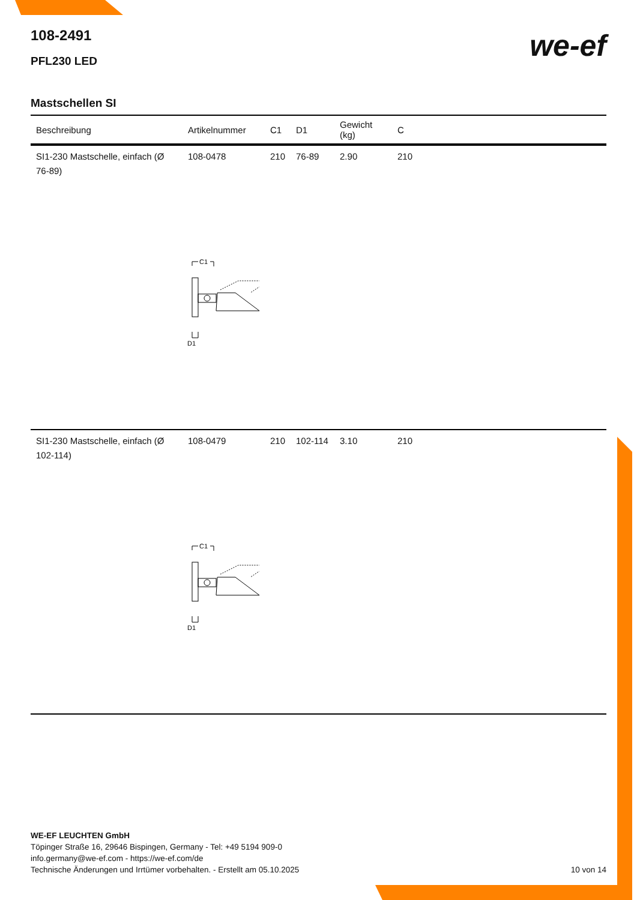we-ef
108-2491
PFL230 LED
Mastschellen SI
| Beschreibung | Artikelnummer | C1 | D1 | Gewicht (kg) | C |
| --- | --- | --- | --- | --- | --- |
| SI1-230 Mastschelle, einfach (Ø 76-89) | 108-0478 C1 D1 | 210 | 76-89 | 2.90 | 210 |
| SI1-230 Mastschelle, einfach (Ø 102-114) | 108-0479 C1 D1 | 210 | 102-114 | 3.10 | 210 |
WE-EF LEUCHTEN GmbH
Töpinger Straße 16, 29646 Bispingen, Germany - Tel: +49 5194 909-0
info.germany@we-ef.com - https://we-ef.com/de
Technische Änderungen und Irrtümer vorbehalten. - Erstellt am 05.10.2025 10 von 14